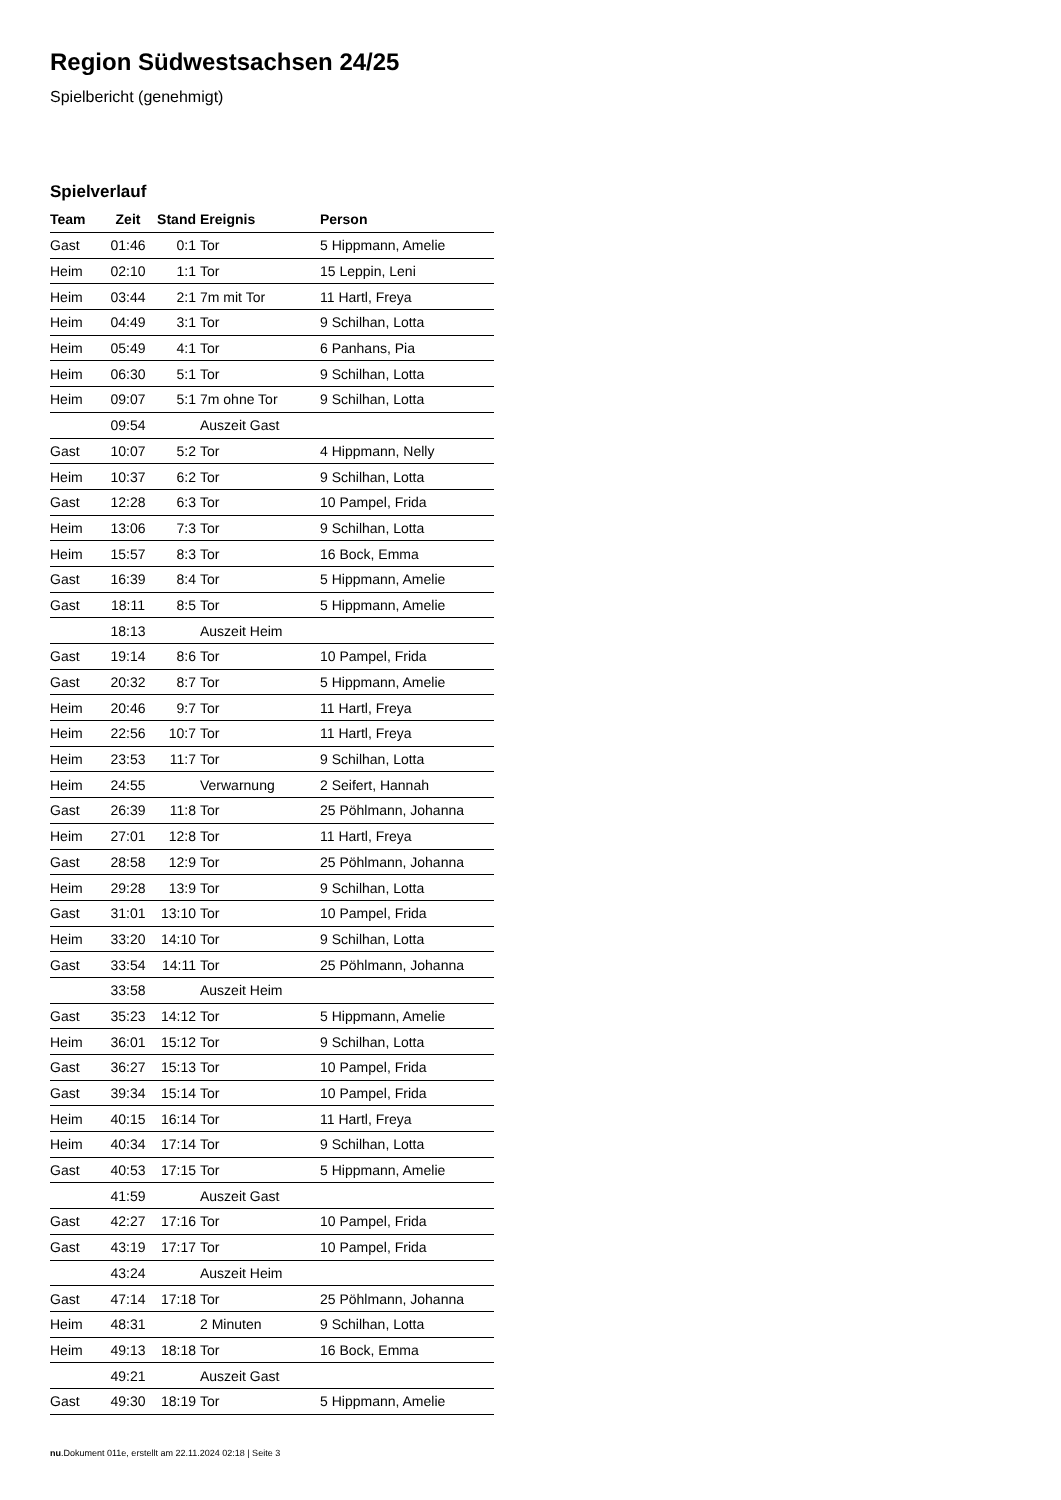Region Südwestsachsen 24/25
Spielbericht (genehmigt)
Spielverlauf
| Team | Zeit | Stand | Ereignis | Person |
| --- | --- | --- | --- | --- |
| Gast | 01:46 | 0:1 | Tor | 5 Hippmann, Amelie |
| Heim | 02:10 | 1:1 | Tor | 15 Leppin, Leni |
| Heim | 03:44 | 2:1 | 7m mit Tor | 11 Hartl, Freya |
| Heim | 04:49 | 3:1 | Tor | 9 Schilhan, Lotta |
| Heim | 05:49 | 4:1 | Tor | 6 Panhans, Pia |
| Heim | 06:30 | 5:1 | Tor | 9 Schilhan, Lotta |
| Heim | 09:07 | 5:1 | 7m ohne Tor | 9 Schilhan, Lotta |
| | 09:54 | | Auszeit Gast | |
| Gast | 10:07 | 5:2 | Tor | 4 Hippmann, Nelly |
| Heim | 10:37 | 6:2 | Tor | 9 Schilhan, Lotta |
| Gast | 12:28 | 6:3 | Tor | 10 Pampel, Frida |
| Heim | 13:06 | 7:3 | Tor | 9 Schilhan, Lotta |
| Heim | 15:57 | 8:3 | Tor | 16 Bock, Emma |
| Gast | 16:39 | 8:4 | Tor | 5 Hippmann, Amelie |
| Gast | 18:11 | 8:5 | Tor | 5 Hippmann, Amelie |
| | 18:13 | | Auszeit Heim | |
| Gast | 19:14 | 8:6 | Tor | 10 Pampel, Frida |
| Gast | 20:32 | 8:7 | Tor | 5 Hippmann, Amelie |
| Heim | 20:46 | 9:7 | Tor | 11 Hartl, Freya |
| Heim | 22:56 | 10:7 | Tor | 11 Hartl, Freya |
| Heim | 23:53 | 11:7 | Tor | 9 Schilhan, Lotta |
| Heim | 24:55 | | Verwarnung | 2 Seifert, Hannah |
| Gast | 26:39 | 11:8 | Tor | 25 Pöhlmann, Johanna |
| Heim | 27:01 | 12:8 | Tor | 11 Hartl, Freya |
| Gast | 28:58 | 12:9 | Tor | 25 Pöhlmann, Johanna |
| Heim | 29:28 | 13:9 | Tor | 9 Schilhan, Lotta |
| Gast | 31:01 | 13:10 | Tor | 10 Pampel, Frida |
| Heim | 33:20 | 14:10 | Tor | 9 Schilhan, Lotta |
| Gast | 33:54 | 14:11 | Tor | 25 Pöhlmann, Johanna |
| | 33:58 | | Auszeit Heim | |
| Gast | 35:23 | 14:12 | Tor | 5 Hippmann, Amelie |
| Heim | 36:01 | 15:12 | Tor | 9 Schilhan, Lotta |
| Gast | 36:27 | 15:13 | Tor | 10 Pampel, Frida |
| Gast | 39:34 | 15:14 | Tor | 10 Pampel, Frida |
| Heim | 40:15 | 16:14 | Tor | 11 Hartl, Freya |
| Heim | 40:34 | 17:14 | Tor | 9 Schilhan, Lotta |
| Gast | 40:53 | 17:15 | Tor | 5 Hippmann, Amelie |
| | 41:59 | | Auszeit Gast | |
| Gast | 42:27 | 17:16 | Tor | 10 Pampel, Frida |
| Gast | 43:19 | 17:17 | Tor | 10 Pampel, Frida |
| | 43:24 | | Auszeit Heim | |
| Gast | 47:14 | 17:18 | Tor | 25 Pöhlmann, Johanna |
| Heim | 48:31 | | 2 Minuten | 9 Schilhan, Lotta |
| Heim | 49:13 | 18:18 | Tor | 16 Bock, Emma |
| | 49:21 | | Auszeit Gast | |
| Gast | 49:30 | 18:19 | Tor | 5 Hippmann, Amelie |
nu.Dokument 011e, erstellt am 22.11.2024 02:18 | Seite 3